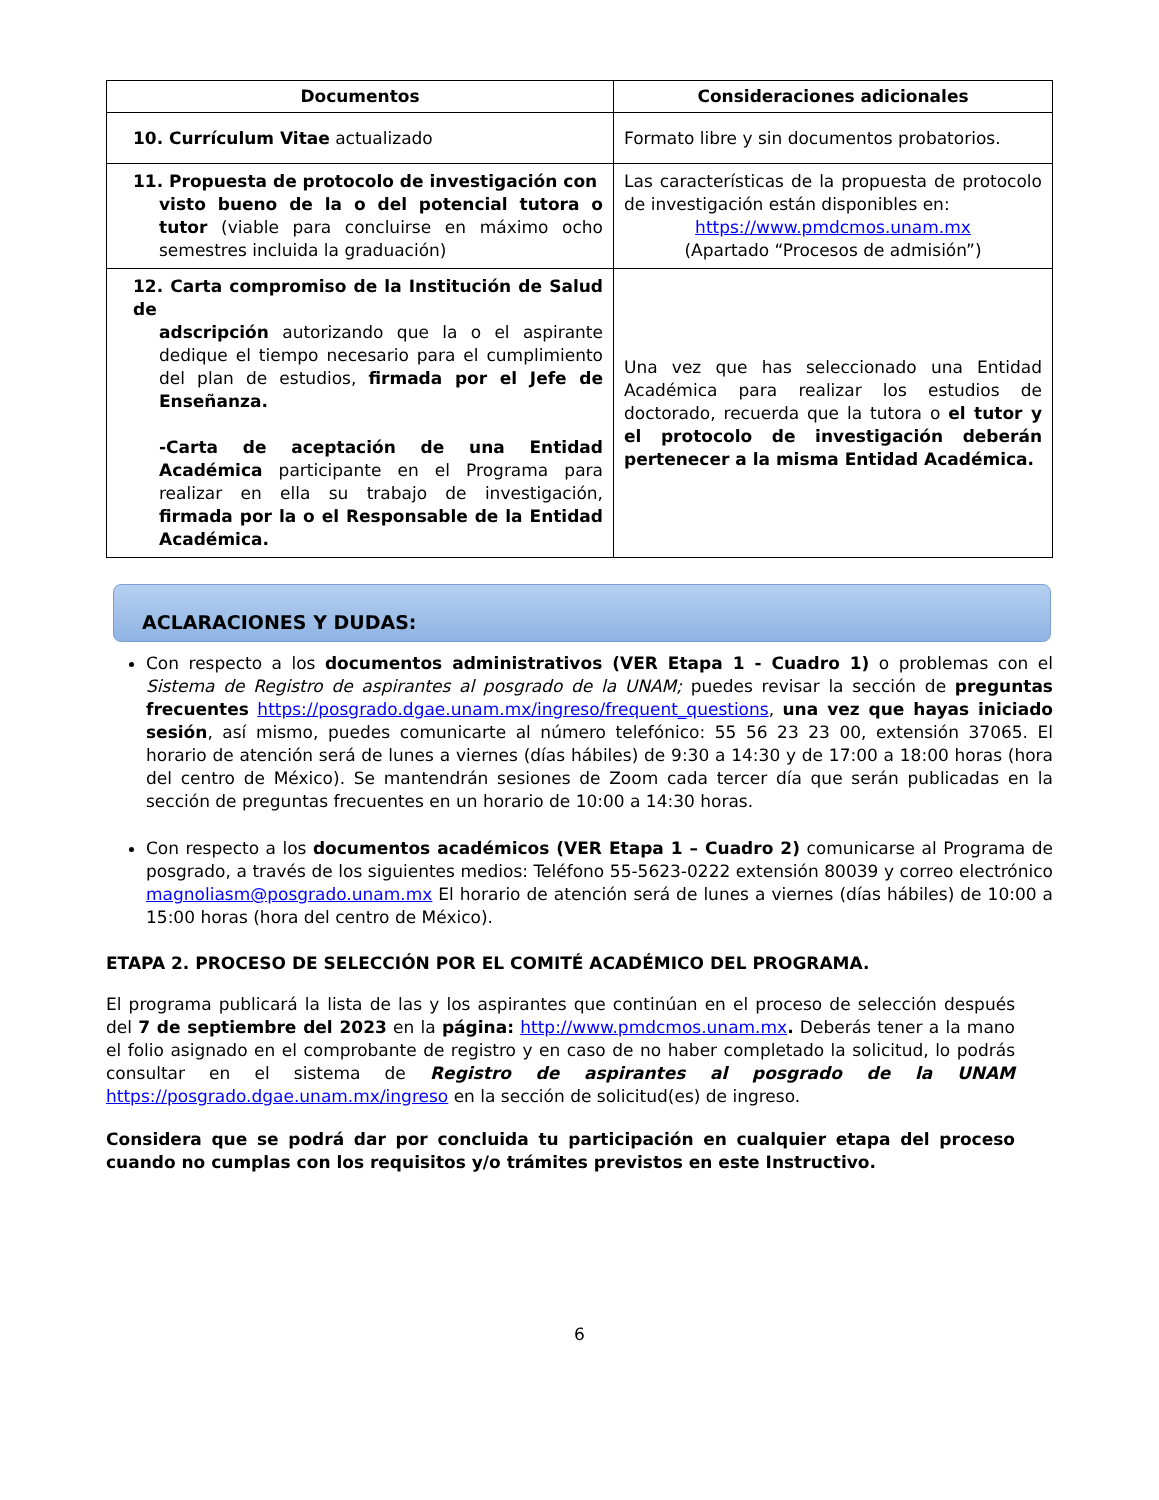| Documentos | Consideraciones adicionales |
| --- | --- |
| 10. Currículum Vitae actualizado | Formato libre y sin documentos probatorios. |
| 11. Propuesta de protocolo de investigación con visto bueno de la o del potencial tutora o tutor (viable para concluirse en máximo ocho semestres incluida la graduación) | Las características de la propuesta de protocolo de investigación están disponibles en: https://www.pmdcmos.unam.mx (Apartado “Procesos de admisión”) |
| 12. Carta compromiso de la Institución de Salud de adscripción autorizando que la o el aspirante dedique el tiempo necesario para el cumplimiento del plan de estudios, firmada por el Jefe de Enseñanza. -Carta de aceptación de una Entidad Académica participante en el Programa para realizar en ella su trabajo de investigación, firmada por la o el Responsable de la Entidad Académica. | Una vez que has seleccionado una Entidad Académica para realizar los estudios de doctorado, recuerda que la tutora o el tutor y el protocolo de investigación deberán pertenecer a la misma Entidad Académica. |
ACLARACIONES Y DUDAS:
Con respecto a los documentos administrativos (VER Etapa 1 - Cuadro 1) o problemas con el Sistema de Registro de aspirantes al posgrado de la UNAM; puedes revisar la sección de preguntas frecuentes https://posgrado.dgae.unam.mx/ingreso/frequent_questions, una vez que hayas iniciado sesión, así mismo, puedes comunicarte al número telefónico: 55 56 23 23 00, extensión 37065. El horario de atención será de lunes a viernes (días hábiles) de 9:30 a 14:30 y de 17:00 a 18:00 horas (hora del centro de México). Se mantendrán sesiones de Zoom cada tercer día que serán publicadas en la sección de preguntas frecuentes en un horario de 10:00 a 14:30 horas.
Con respecto a los documentos académicos (VER Etapa 1 – Cuadro 2) comunicarse al Programa de posgrado, a través de los siguientes medios: Teléfono 55-5623-0222 extensión 80039 y correo electrónico magnoliasm@posgrado.unam.mx El horario de atención será de lunes a viernes (días hábiles) de 10:00 a 15:00 horas (hora del centro de México).
ETAPA 2. PROCESO DE SELECCIÓN POR EL COMITÉ ACADÉMICO DEL PROGRAMA.
El programa publicará la lista de las y los aspirantes que continúan en el proceso de selección después del 7 de septiembre del 2023 en la página: http://www.pmdcmos.unam.mx. Deberás tener a la mano el folio asignado en el comprobante de registro y en caso de no haber completado la solicitud, lo podrás consultar en el sistema de Registro de aspirantes al posgrado de la UNAM https://posgrado.dgae.unam.mx/ingreso en la sección de solicitud(es) de ingreso.
Considera que se podrá dar por concluida tu participación en cualquier etapa del proceso cuando no cumplas con los requisitos y/o trámites previstos en este Instructivo.
6